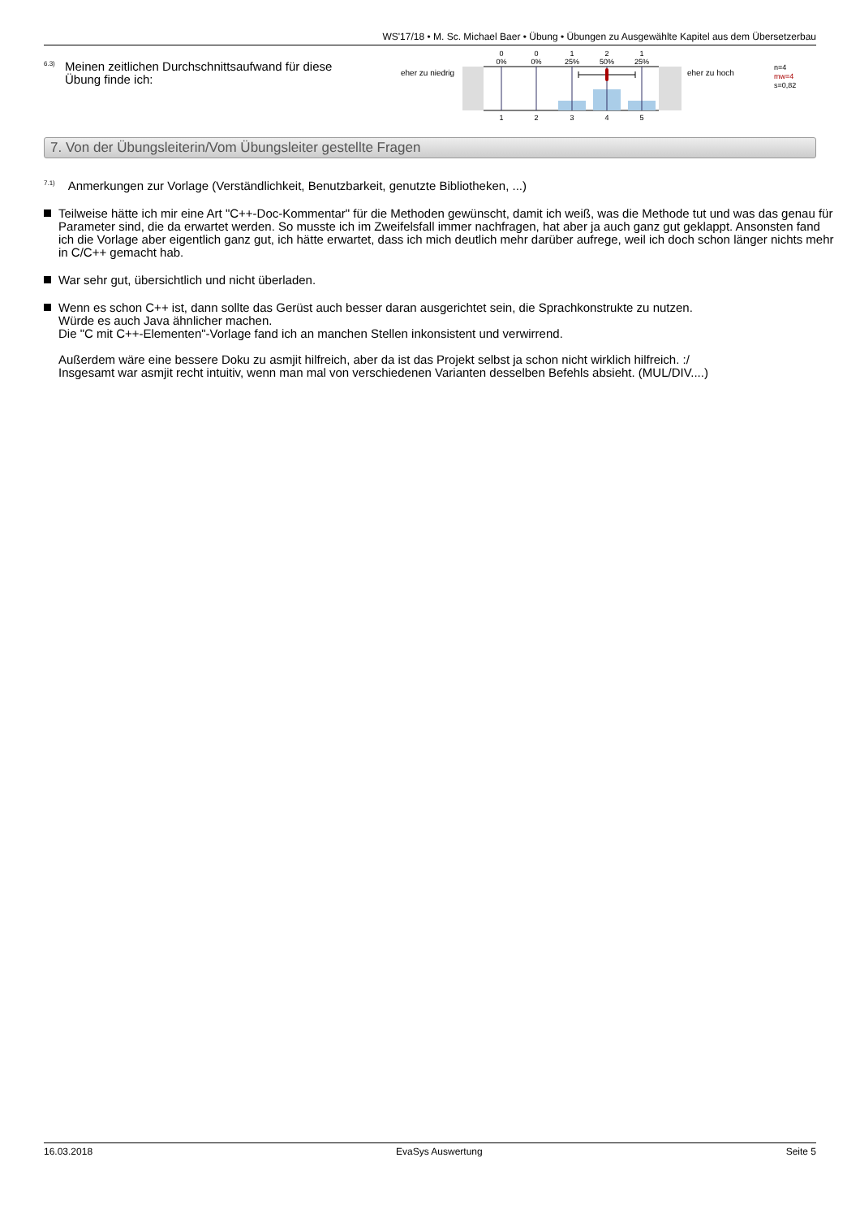WS'17/18 • M. Sc. Michael Baer • Übung • Übungen zu Ausgewählte Kapitel aus dem Übersetzerbau
6.3)
Meinen zeitlichen Durchschnittsaufwand für diese Übung finde ich:
eher zu niedrig
0
0%
0
0%
1
25%
2
50%
1
25%
1
2
3
4
5
eher zu hoch
n=4
mw=4
s=0,82
7. Von der Übungsleiterin/Vom Übungsleiter gestellte Fragen
<sup>7.1)</sup> Anmerkungen zur Vorlage (Verständlichkeit, Benutzbarkeit, genutzte Bibliotheken, ...)
Teilweise hätte ich mir eine Art "C++-Doc-Kommentar" für die Methoden gewünscht, damit ich weiß, was die Methode tut und was das genau für Parameter sind, die da erwartet werden. So musste ich im Zweifelsfall immer nachfragen, hat aber ja auch ganz gut geklappt. Ansonsten fand ich die Vorlage aber eigentlich ganz gut, ich hätte erwartet, dass ich mich deutlich mehr darüber aufrege, weil ich doch schon länger nichts mehr in C/C++ gemacht hab.
War sehr gut, übersichtlich und nicht überladen.
Wenn es schon C++ ist, dann sollte das Gerüst auch besser daran ausgerichtet sein, die Sprachkonstrukte zu nutzen.
Würde es auch Java ähnlicher machen.
Die "C mit C++-Elementen"-Vorlage fand ich an manchen Stellen inkonsistent und verwirrend.
Außerdem wäre eine bessere Doku zu asmjit hilfreich, aber da ist das Projekt selbst ja schon nicht wirklich hilfreich. :/
Insgesamt war asmjit recht intuitiv, wenn man mal von verschiedenen Varianten desselben Befehls absieht. (MUL/DIV....)
16.03.2018 EvaSys Auswertung Seite 5